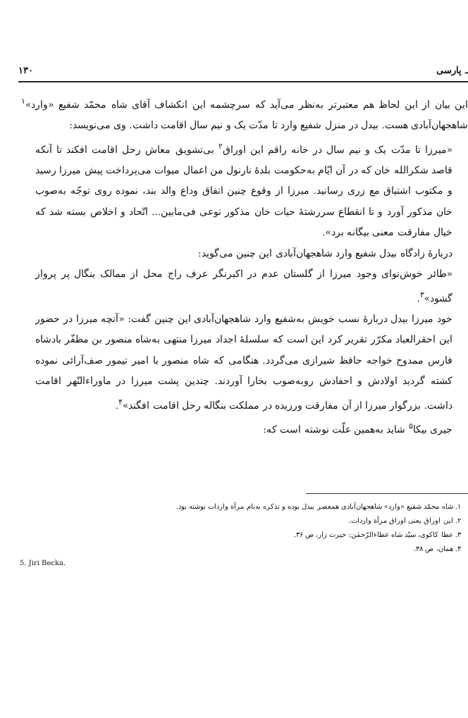۱۳۰ ـ پارسی
این بیان از این لحاظ هم معتبرتر به‌نظر می‌آید که سرچشمه این انکشاف آقای شاه محمّد شفیع «وارد»<sup>۱</sup> شاهجهان‌آبادی هست. بیدل در منزل شفیع وارد تا مدّت یک و نیم سال اقامت داشت. وی می‌نویسد:
«میرزا تا مدّت یک و نیم سال در خانه راقم این اوراق<sup>۲</sup> بی‌تشویق معاش رحل اقامت افکند تا آنکه قاصد شکرالله خان که در آن ایّام به‌حکومت بلدهٔ نارنول من اعمال میوات می‌پرداخت پیش میرزا رسید و مکتوب اشتیاق مع زری رسانید. میرزا از وقوع چنین اتفاق وداع والد بند، نموده روی توجّه به‌صوب خان مذکور آورد و تا انقطاع سررشتهٔ حیات خان مذکور نوعی فی‌مابین... اتّحاد و اخلاص بسته شد که خیال مفارقت معنی بیگانه برد».
دربارهٔ زادگاه بیدل شفیع وارد شاهجهان‌آبادی این چنین می‌گوید:
«طائر خوش‌نوای وجود میرزا از گلستان عدم در اکبرنگر عرف راج محل از ممالک بنگال پر پرواز گشود»<sup>۳</sup>.
خود میرزا بیدل دربارهٔ نسب خویش به‌شفیع وارد شاهجهان‌آبادی این چنین گفت: «آنچه میرزا در حضور این احقرالعباد مکرّر تقریر کرد این است که سلسلهٔ اجداد میرزا منتهی به‌شاه منصور بن مظفّر بادشاه فارس ممدوح خواجه حافظ شیرازی می‌گردد. هنگامی که شاه منصور با امیر تیمور صف‌آرائی نموده کشته گردید اولادش و احفادش روبه‌صوب بخارا آوردند. چندین پشت میرزا در ماوراءالنّهر اقامت داشت. بزرگوار میرزا از آن مفارقت ورزیده در مملکت بنگاله رحل اقامت افگند»<sup>۴</sup>.
جیری بیکا<sup>۵</sup> شاید به‌همین علّت نوشته است که:
۱. شاه محمّد شفیع «وارد» شاهجهان‌آبادی همعصر بیدل بوده و تذکره به‌نام مرآة واردات نوشته بود.
۲. این اوراق یعنی اوراق مرآة واردات.
۳. عطا کاکوی، سیّد شاه عطاءالرّحمٰن: حیرت زار، ص ۳۶.
۴. همان، ص ۳۸.
5. Jiri Becka.